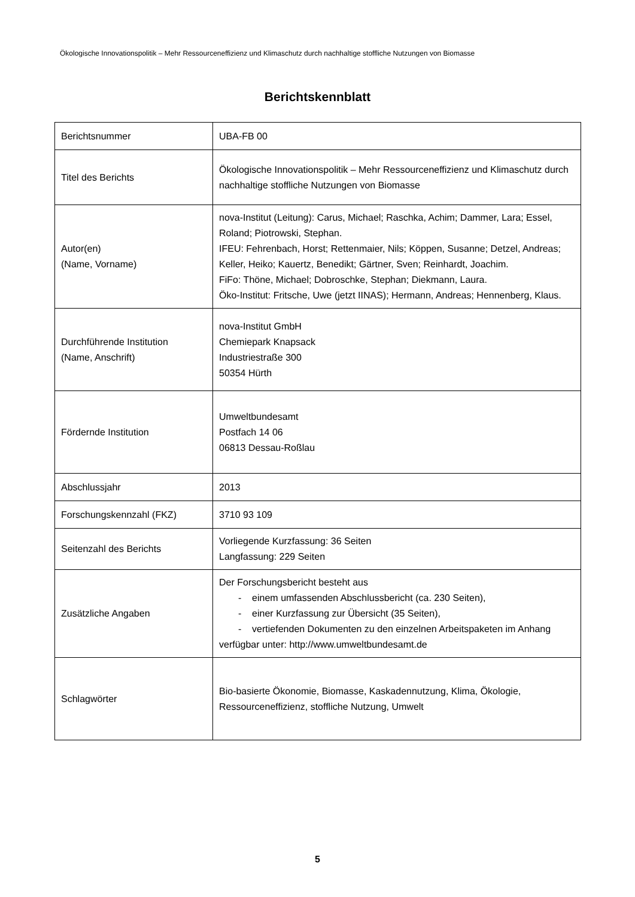Ökologische Innovationspolitik – Mehr Ressourceneffizienz und Klimaschutz durch nachhaltige stoffliche Nutzungen von Biomasse
Berichtskennblatt
| Berichtsnummer | UBA-FB 00 |
| Titel des Berichts | Ökologische Innovationspolitik – Mehr Ressourceneffizienz und Klimaschutz durch nachhaltige stoffliche Nutzungen von Biomasse |
| Autor(en) (Name, Vorname) | nova-Institut (Leitung): Carus, Michael; Raschka, Achim; Dammer, Lara; Essel, Roland; Piotrowski, Stephan. IFEU: Fehrenbach, Horst; Rettenmaier, Nils; Köppen, Susanne; Detzel, Andreas; Keller, Heiko; Kauertz, Benedikt; Gärtner, Sven; Reinhardt, Joachim. FiFo: Thöne, Michael; Dobroschke, Stephan; Diekmann, Laura. Öko-Institut: Fritsche, Uwe (jetzt IINAS); Hermann, Andreas; Hennenberg, Klaus. |
| Durchführende Institution (Name, Anschrift) | nova-Institut GmbH Chemiepark Knapsack Industriestraße 300 50354 Hürth |
| Fördernde Institution | Umweltbundesamt Postfach 14 06 06813 Dessau-Roßlau |
| Abschlussjahr | 2013 |
| Forschungskennzahl (FKZ) | 3710 93 109 |
| Seitenzahl des Berichts | Vorliegende Kurzfassung: 36 Seiten Langfassung: 229 Seiten |
| Zusätzliche Angaben | Der Forschungsbericht besteht aus - einem umfassenden Abschlussbericht (ca. 230 Seiten), - einer Kurzfassung zur Übersicht (35 Seiten), - vertiefenden Dokumenten zu den einzelnen Arbeitspaketen im Anhang verfügbar unter: http://www.umweltbundesamt.de |
| Schlagwörter | Bio-basierte Ökonomie, Biomasse, Kaskadennutzung, Klima, Ökologie, Ressourceneffizienz, stoffliche Nutzung, Umwelt |
5